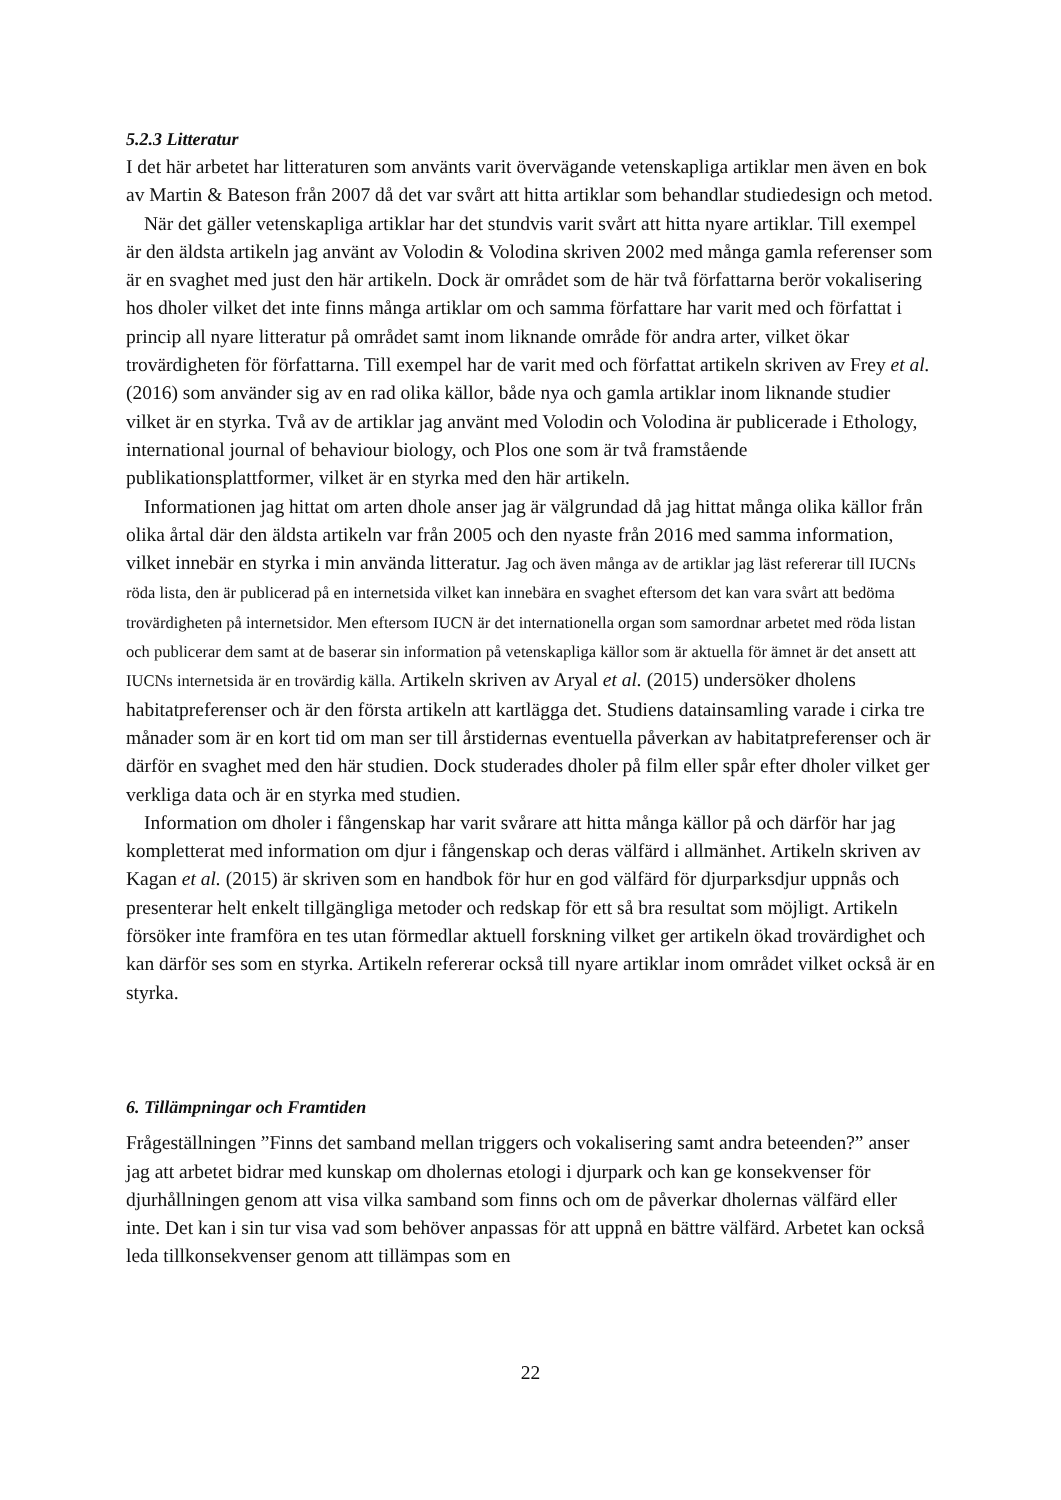5.2.3 Litteratur
I det här arbetet har litteraturen som använts varit övervägande vetenskapliga artiklar men även en bok av Martin & Bateson från 2007 då det var svårt att hitta artiklar som behandlar studiedesign och metod.
När det gäller vetenskapliga artiklar har det stundvis varit svårt att hitta nyare artiklar. Till exempel är den äldsta artikeln jag använt av Volodin & Volodina skriven 2002 med många gamla referenser som är en svaghet med just den här artikeln. Dock är området som de här två författarna berör vokalisering hos dholer vilket det inte finns många artiklar om och samma författare har varit med och författat i princip all nyare litteratur på området samt inom liknande område för andra arter, vilket ökar trovärdigheten för författarna. Till exempel har de varit med och författat artikeln skriven av Frey et al. (2016) som använder sig av en rad olika källor, både nya och gamla artiklar inom liknande studier vilket är en styrka. Två av de artiklar jag använt med Volodin och Volodina är publicerade i Ethology, international journal of behaviour biology, och Plos one som är två framstående publikationsplattformer, vilket är en styrka med den här artikeln.
Informationen jag hittat om arten dhole anser jag är välgrundad då jag hittat många olika källor från olika årtal där den äldsta artikeln var från 2005 och den nyaste från 2016 med samma information, vilket innebär en styrka i min använda litteratur. Jag och även många av de artiklar jag läst refererar till IUCNs röda lista, den är publicerad på en internetsida vilket kan innebära en svaghet eftersom det kan vara svårt att bedöma trovärdigheten på internetsidor. Men eftersom IUCN är det internationella organ som samordnar arbetet med röda listan och publicerar dem samt at de baserar sin information på vetenskapliga källor som är aktuella för ämnet är det ansett att IUCNs internetsida är en trovärdig källa. Artikeln skriven av Aryal et al. (2015) undersöker dholens habitatpreferenser och är den första artikeln att kartlägga det. Studiens datainsamling varade i cirka tre månader som är en kort tid om man ser till årstidernas eventuella påverkan av habitatpreferenser och är därför en svaghet med den här studien. Dock studerades dholer på film eller spår efter dholer vilket ger verkliga data och är en styrka med studien.
Information om dholer i fångenskap har varit svårare att hitta många källor på och därför har jag kompletterat med information om djur i fångenskap och deras välfärd i allmänhet. Artikeln skriven av Kagan et al. (2015) är skriven som en handbok för hur en god välfärd för djurparksdjur uppnås och presenterar helt enkelt tillgängliga metoder och redskap för ett så bra resultat som möjligt. Artikeln försöker inte framföra en tes utan förmedlar aktuell forskning vilket ger artikeln ökad trovärdighet och kan därför ses som en styrka. Artikeln refererar också till nyare artiklar inom området vilket också är en styrka.
6. Tillämpningar och Framtiden
Frågeställningen ”Finns det samband mellan triggers och vokalisering samt andra beteenden?” anser jag att arbetet bidrar med kunskap om dholernas etologi i djurpark och kan ge konsekvenser för djurhållningen genom att visa vilka samband som finns och om de påverkar dholernas välfärd eller inte. Det kan i sin tur visa vad som behöver anpassas för att uppnå en bättre välfärd. Arbetet kan också leda tillkonsekvenser genom att tillämpas som en
22